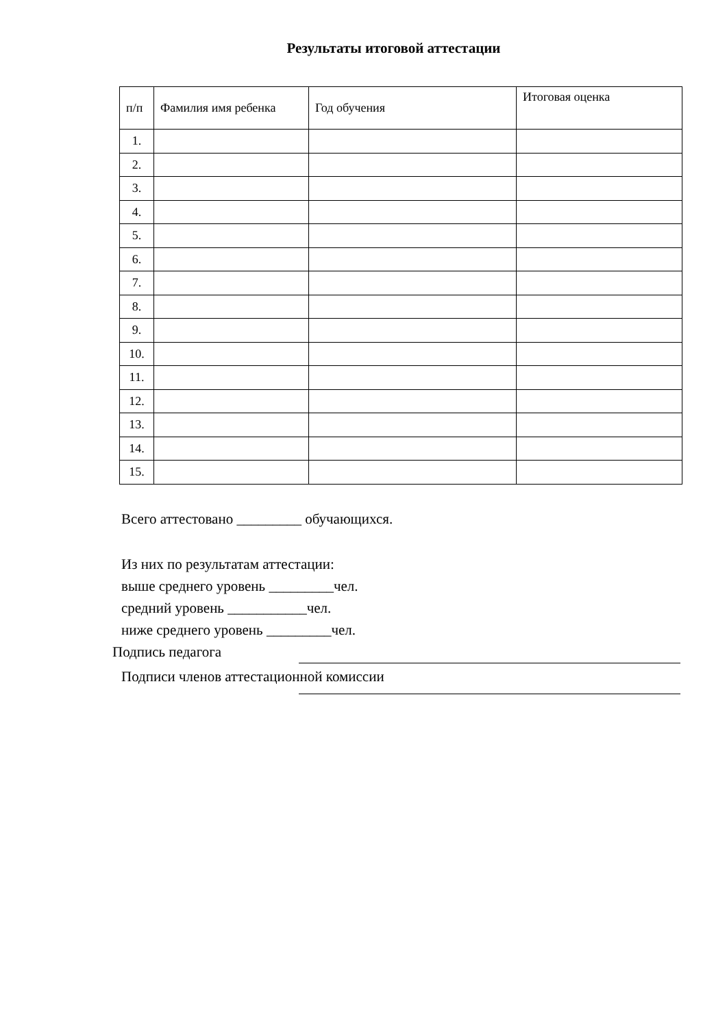Результаты итоговой аттестации
| п/п | Фамилия имя ребенка | Год обучения | Итоговая оценка |
| --- | --- | --- | --- |
| 1. | | | |
| 2. | | | |
| 3. | | | |
| 4. | | | |
| 5. | | | |
| 6. | | | |
| 7. | | | |
| 8. | | | |
| 9. | | | |
| 10. | | | |
| 11. | | | |
| 12. | | | |
| 13. | | | |
| 14. | | | |
| 15. | | | |
Всего аттестовано _________ обучающихся.
Из них по результатам аттестации:
выше среднего уровень _________чел.
средний уровень ___________чел.
ниже среднего уровень _________чел.
Подпись педагога
Подписи членов аттестационной комиссии